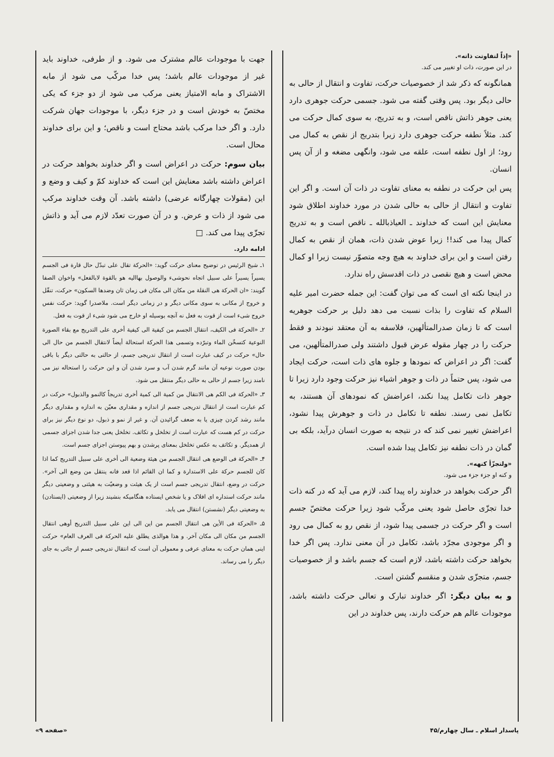«إذاً لتفاوتت ذاته».
در این صورت، ذات او تغییر می کند.
همانگونه که ذکر شد از خصوصیات حرکت، تفاوت و انتقال از حالی به حالی دیگر بود. پس وقتی گفته می شود. جسمی حرکت جوهری دارد یعنی جوهر ذاتش ناقص است، و به تدریج، به سوی کمال حرکت می کند. مثلاً نطفه حرکت جوهری دارد زیرا بتدریج از نقص به کمال می رود؛ از اول نطفه است، علقه می شود، وانگهی مضغه و از آن پس انسان.
پس این حرکت در نطفه به معنای تفاوت در ذات آن است. و اگر این تفاوت و انتقال از حالی به حالی شدن در مورد خداوند اطلاق شود معنایش این است که خداوند ـ العیاذبالله ـ ناقص است و به تدریج کمال پیدا می کند!! زیرا عوض شدن ذات، همان از نقص به کمال رفتن است و این برای خداوند به هیچ وجه متصوّر نیست زیرا او کمال محض است و هیچ نقصی در ذات اقدسش راه ندارد.
در اینجا نکته ای است که می توان گفت: این جمله حضرت امیر علیه السلام که تفاوت را بذات نسبت می دهد دلیل بر حرکت جوهریه است که تا زمان صدرالمتألهین، فلاسفه به آن معتقد نبودند و فقط حرکت را در چهار مقوله عرض قبول داشتند ولی صدرالمتألهین، می گفت: اگر در اعراض که نمودها و جلوه های ذات است، حرکت ایجاد می شود، پس حتماً در ذات و جوهر اشیاء نیز حرکت وجود دارد زیرا تا جوهر ذات تکامل پیدا نکند، اعراضش که نمودهای آن هستند، به تکامل نمی رسند. نطفه تا تکامل در ذات و جوهرش پیدا نشود، اعراضش تغییر نمی کند که در نتیجه به صورت انسان درآید، بلکه بی گمان در ذات نطفه نیز تکامل پیدا شده است.
«ولتجزّأ کنهه».
و کنه او جزء جزء می شود.
اگر حرکت بخواهد در خداوند راه پیدا کند، لازم می آید که در کنه ذات خدا تجزّی حاصل شود یعنی مرکّب شود زیرا حرکت مختصّ جسم است و اگر حرکت در جسمی پیدا شود، از نقص رو به کمال می رود و اگر موجودی مجرّد باشد، تکامل در آن معنی ندارد. پس اگر خدا بخواهد حرکت داشته باشد، لازم است که جسم باشد و از خصوصیات جسم، متجزّی شدن و منقسم گشتن است.
و به بیان دیگر: اگر خداوند تبارک و تعالی حرکت داشته باشد، موجودات عالم هم حرکت دارند، پس خداوند در این
جهت با موجودات عالم مشترک می شود. و از طرفی، خداوند باید غیر از موجودات عالم باشد؛ پس خدا مرکّب می شود از مابه الاشتراک و مابه الامتیاز یعنی مرکب می شود از دو جزء که یکی مختصّ به خودش است و در جزء دیگر، با موجودات جهان شرکت دارد. و اگر خدا مرکب باشد محتاج است و ناقص؛ و این برای خداوند محال است.
بیان سوم: حرکت در اعراض است و اگر خداوند بخواهد حرکت در اعراض داشته باشد معنایش این است که خداوند کمّ و کیف و وضع و این (مقولات چهارگانه عرضی) داشته باشد. آن وقت خداوند مرکب می شود از ذات و عرض. و در آن صورت تعدّد لازم می آید و ذاتش تجزّی پیدا می کند. □
ادامه دارد.
۱ـ شیخ الرئیس در توضیح معنای حرکت گوید: «الحرکة تقال علی تبدّل حال قارة فی الجسم یسیراً یسیراً علی سبیل اتجاه نحوشیء والوصول بهااليه هو بالقوة لابالفعل» واخوان الصفا گویند: «ان الحرکة هی النقلة من مکان الی مکان فی زمان ثان وضدها السکون» حرکت، تنقّل و خروج از مکانی به سوی مکانی دیگر و در زمانی دیگر است. ملاصدرا گوید: حرکت نفس خروج شیء است از قوت به فعل نه آنچه بوسیله او خارج می شود شیء از قوت به فعل.
۲ـ «الحرکة فی الکیف، انتقال الجسم من کیفیة الی کیفیة أخری علی التدریج مع بقاء الصورة النوعیة کتسخّن الماء وتبرّده وتسمی هذا الحرکة استحالة أیضاً لانتقال الجسم من حال الی حال» حرکت در کیف عبارت است از انتقال تدریجی جسم، از حالتی به حالتی دیگر با باقی بودن صورت نوعیه آن مانند گرم شدن آب و سرد شدن آن و این حرکت را استحاله نیز می نامند زیرا جسم از حالی به حالی دیگر منتقل می شود.
۳ـ «الحرکة فی الکم هی الانتقال من کمیة الی کمیة أخری تدریجاً کالنمو والذبول» حرکت در کم عبارت است از انتقال تدریجی جسم از اندازه و مقداری معیّن به اندازه و مقداری دیگر مانند رشد کردن چیزی یا به ضعف گرائیدن آن. و غیر از نمو و ذبول، دو نوع دیگر نیز برای حرکت در کم هست که عبارت است از تخلخل و تکاثف. تخلخل یعنی جدا شدن اجزای جسمی از همدیگر. و تکاثف به عکس تخلخل بمعنای پرشدن و بهم پیوستن اجزای جسم است.
۴ـ «الحرکة فی الوضع هی انتقال الجسم من هیئة وضعیة الی أخری علی سبیل التدریج کما اذا کان للجسم حرکة علی الاستدارة و کما ان القائم اذا قعد فانه ینتقل من وضع الی آخر». حرکت در وضع، انتقال تدریجی جسم است از یک هیئت و وضعیّت به هیئتی و وضعیتی دیگر مانند حرکت استداره ای افلاک و یا شخص ایستاده هنگامیکه بنشیند زیرا از وضعیتی (ایستادن) به وضعیتی دیگر (نشستن) انتقال می یابد.
۵ـ «الحرکة فی الأین هی انتقال الجسم من این الی این علی سبیل التدریج أوهی انتقال الجسم من مکان الی مکان آخر. و هذا هوالذی یطلق علیه الحرکة فی العرف العام» حرکت اینی همان حرکت به معنای عرفی و معمولی آن است که انتقال تدریجی جسم از جائی به جای دیگر را می رساند.
پاسدار اسلام ـ سال چهارم/۴۵ «صفحه ۹»